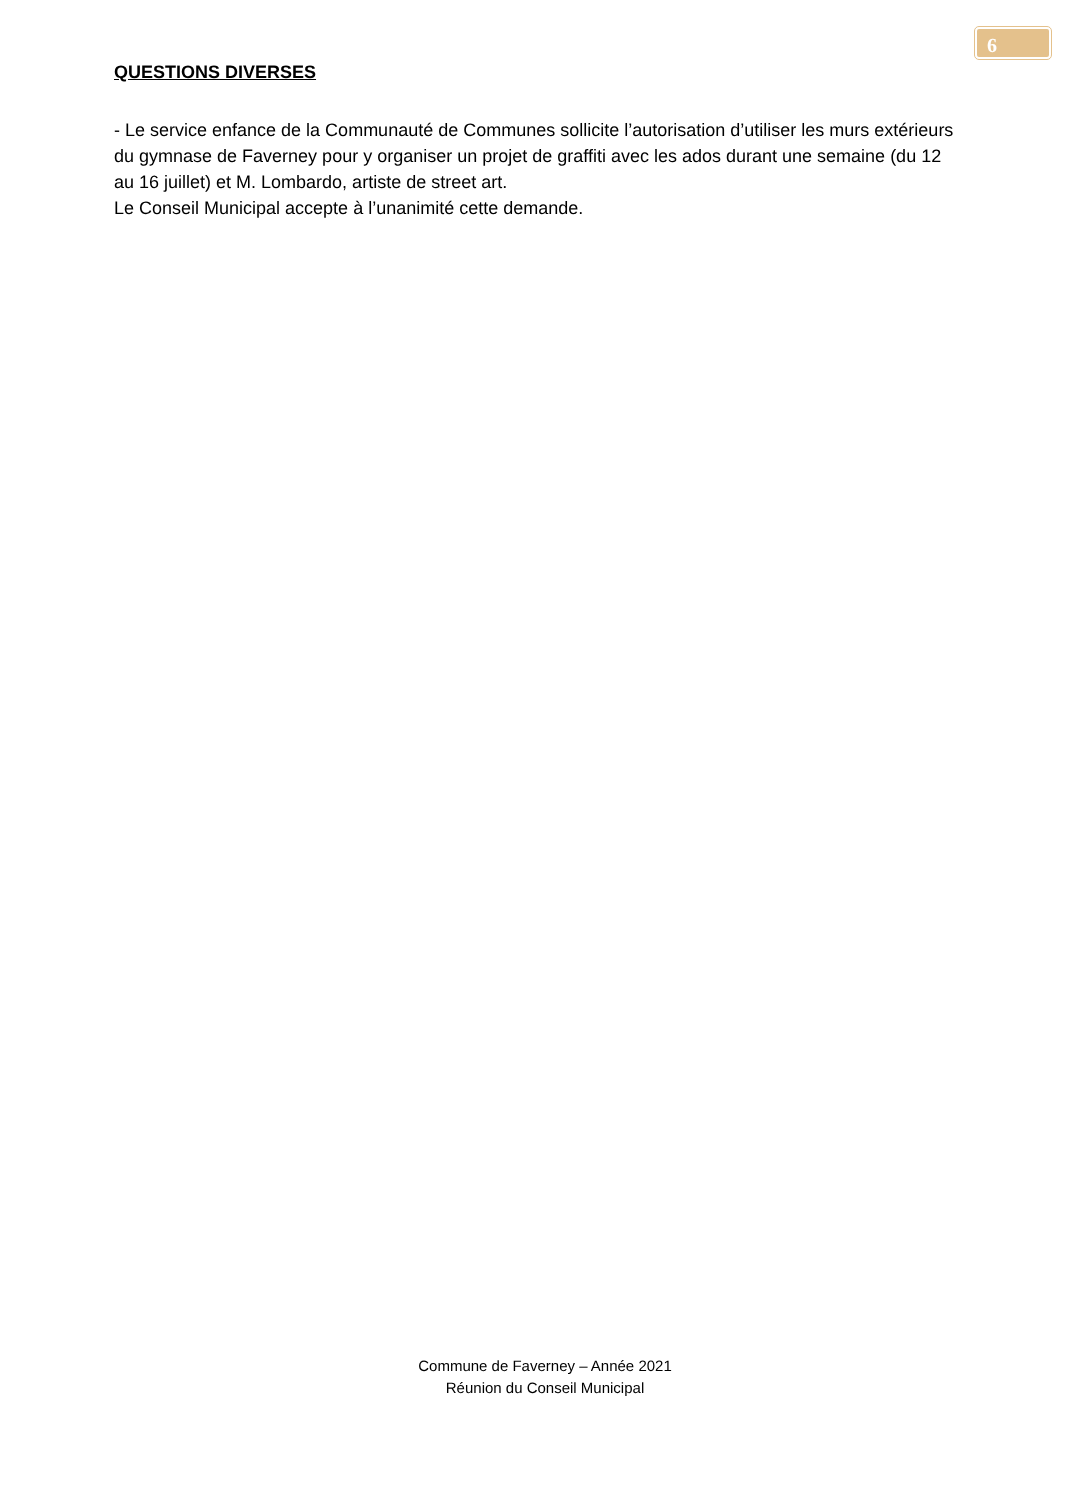6
QUESTIONS DIVERSES
- Le service enfance de la Communauté de Communes sollicite l’autorisation d’utiliser les murs extérieurs du gymnase de Faverney pour y organiser un projet de graffiti avec les ados durant une semaine (du 12 au 16 juillet) et M. Lombardo, artiste de street art.
Le Conseil Municipal accepte à l’unanimité cette demande.
Commune de Faverney – Année 2021
Réunion du Conseil Municipal